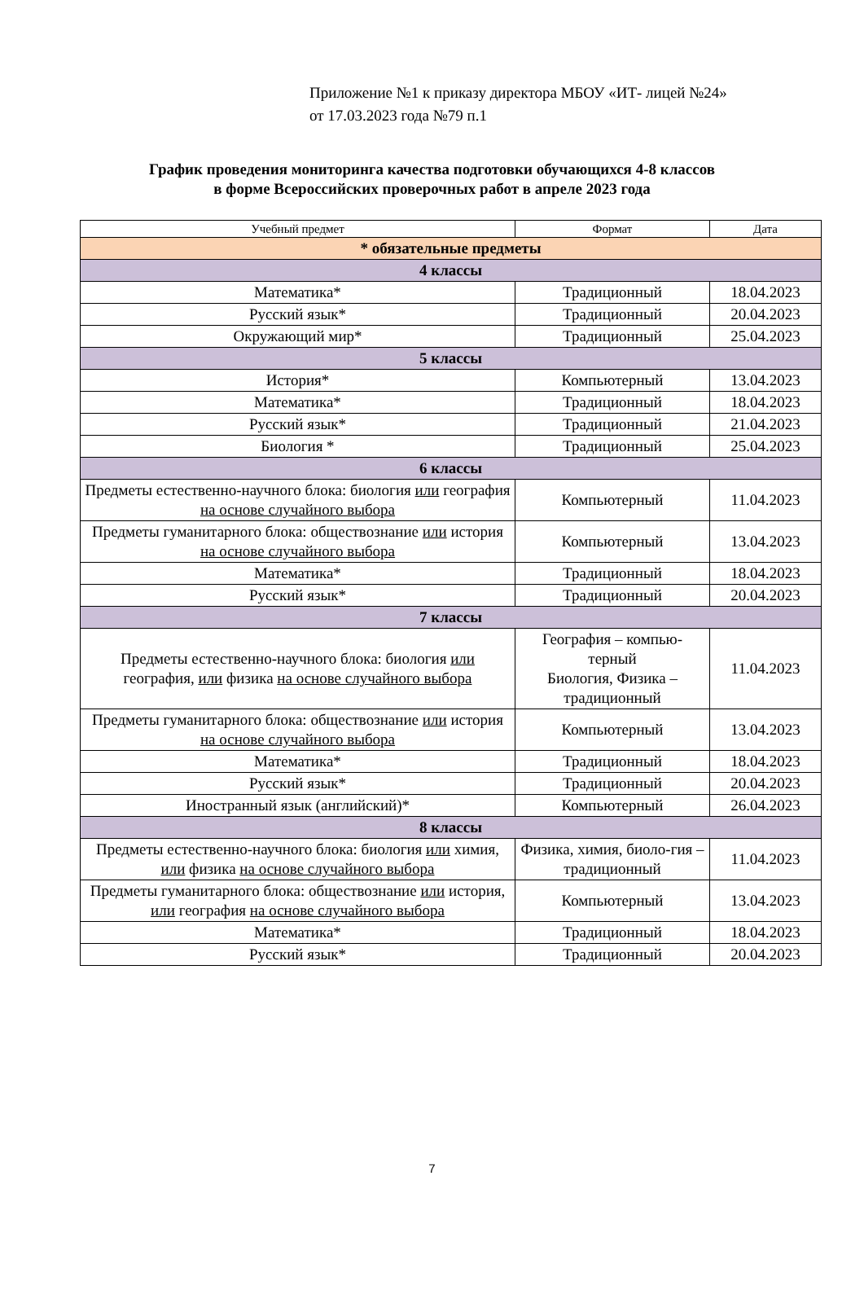Приложение №1 к приказу директора МБОУ «ИТ- лицей №24»
от 17.03.2023 года №79 п.1
График проведения мониторинга качества подготовки обучающихся 4-8 классов
в форме Всероссийских проверочных работ в апреле 2023 года
| Учебный предмет | Формат | Дата |
| --- | --- | --- |
| * обязательные предметы | | |
| 4 классы | | |
| Математика* | Традиционный | 18.04.2023 |
| Русский язык* | Традиционный | 20.04.2023 |
| Окружающий мир* | Традиционный | 25.04.2023 |
| 5 классы | | |
| История* | Компьютерный | 13.04.2023 |
| Математика* | Традиционный | 18.04.2023 |
| Русский язык* | Традиционный | 21.04.2023 |
| Биология * | Традиционный | 25.04.2023 |
| 6 классы | | |
| Предметы естественно-научного блока: биология или география на основе случайного выбора | Компьютерный | 11.04.2023 |
| Предметы гуманитарного блока: обществознание или история на основе случайного выбора | Компьютерный | 13.04.2023 |
| Математика* | Традиционный | 18.04.2023 |
| Русский язык* | Традиционный | 20.04.2023 |
| 7 классы | | |
| Предметы естественно-научного блока: биология или география, или физика на основе случайного выбора | География – компью-терный Биология, Физика – традиционный | 11.04.2023 |
| Предметы гуманитарного блока: обществознание или история на основе случайного выбора | Компьютерный | 13.04.2023 |
| Математика* | Традиционный | 18.04.2023 |
| Русский язык* | Традиционный | 20.04.2023 |
| Иностранный язык (английский)* | Компьютерный | 26.04.2023 |
| 8 классы | | |
| Предметы естественно-научного блока: биология или химия, или физика на основе случайного выбора | Физика, химия, биоло-гия – традиционный | 11.04.2023 |
| Предметы гуманитарного блока: обществознание или история, или география на основе случайного выбора | Компьютерный | 13.04.2023 |
| Математика* | Традиционный | 18.04.2023 |
| Русский язык* | Традиционный | 20.04.2023 |
7